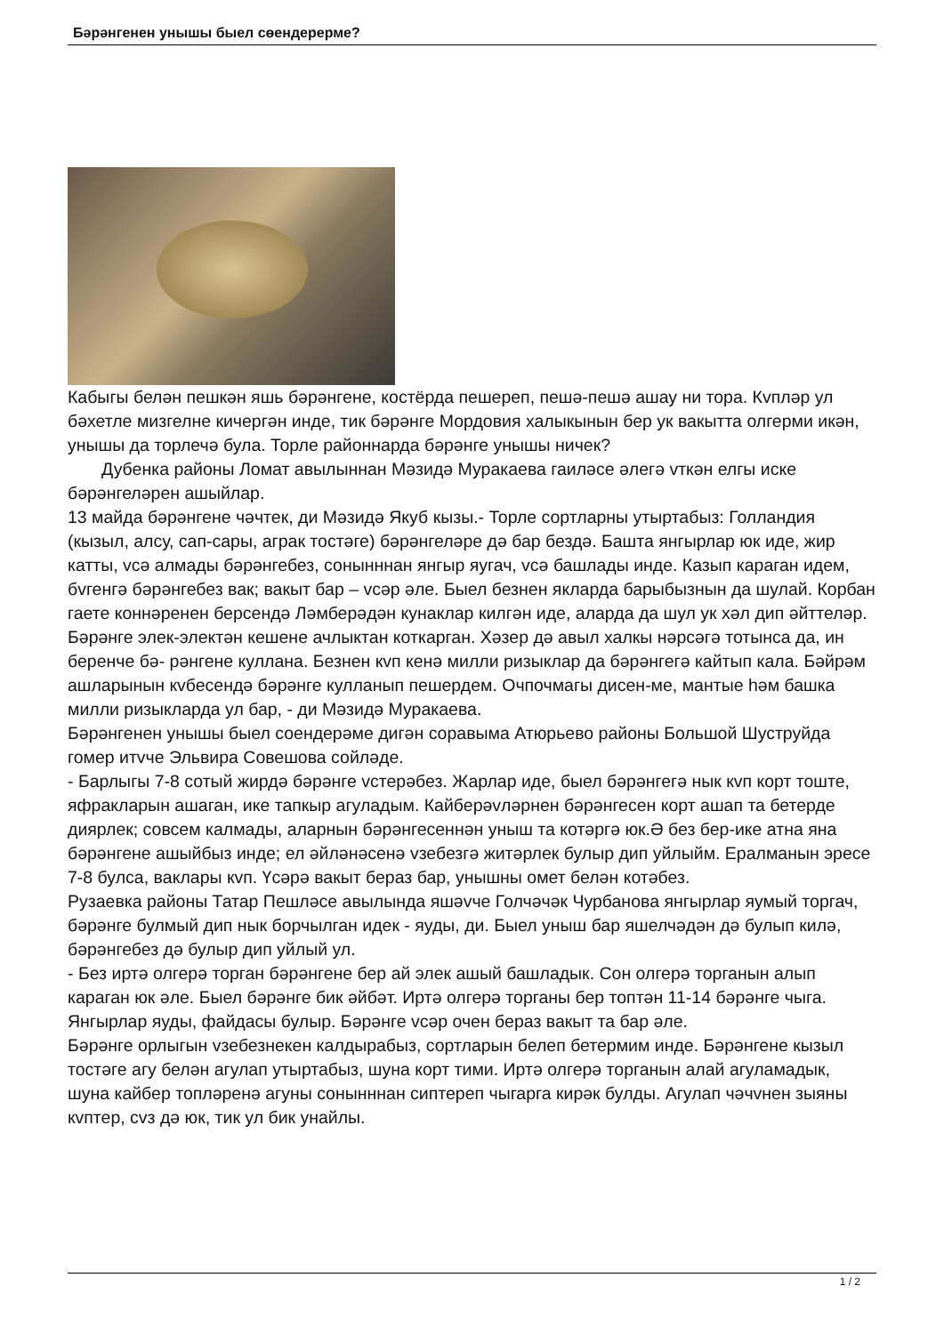Бәрәнгенен унышы быел сөендерерме?
Кабыгы белән пешкән яшь бәрәнгене, костёрда пешереп, пешә-пешә ашау ни тора. Кvпләр ул бәхетле мизгелне кичергән инде, тик бәрәнге Мордовия халыкынын бер ук вакытта олгерми икән, унышы да торлечә була. Торле районнарда бәрәнге унышы ничек?
Дубенка районы Ломат авылыннан Мәзидә Муракаева гаиләсе әлегә vткән елгы иске бәрәнгеләрен ашыйлар.
13 майда бәрәнгене чәчтек, ди Мәзидә Якуб кызы.- Торле сортларны утыртабыз: Голландия (кызыл, алсу, сап-сары, аграк тостәге) бәрәнгеләре дә бар бездә. Башта янгырлар юк иде, жир катты, vсә алмады бәрәнгебез, сонынннан янгыр яугач, vсә башлады инде. Казып караган идем, бvгенгә бәрәнгебез вак; вакыт бар – vсәр әле. Быел безнен якларда барыбызнын да шулай. Корбан гаете коннәренен берсендә Ләмберәдән кунаклар килгән иде, аларда да шул ук хәл дип әйттеләр.
Бәрәнге элек-электән кешене ачлыктан коткарган. Хәзер дә авыл халкы нәрсәгә тотынса да, ин беренче бә- рәнгене куллана. Безнен кvп кенә милли ризыклар да бәрәнгегә кайтып кала. Бәйрәм ашларынын кvбесендә бәрәнге кулланып пешердем. Очпочмагы дисен-ме, мантые һәм башка милли ризыкларда ул бар, - ди Мәзидә Муракаева.
Бәрәнгенен унышы быел соендерәме дигән соравыма Атюрьево районы Большой Шуструйда гомер итvче Эльвира Совешова сойләде.
- Барлыгы 7-8 сотый жирдә бәрәнге vстерәбез. Жарлар иде, быел бәрәнгегә нык кvп корт тоште, яфракларын ашаган, ике тапкыр агуладым. Кайберәvләрнен бәрәнгесен корт ашап та бетерде диярлек; совсем калмады, аларнын бәрәнгесеннән уныш та котәргә юк.Ә без бер-ике атна яна бәрәнгене ашыйбыз инде; ел әйләнәсенә vзебезгә житәрлек булыр дип уйлыйм. Ералманын эресе 7-8 булса, вaклары кvп. Үсәрә вакыт бераз бар, унышны омет белән котәбез.
Рузаевка районы Татар Пешләсе авылында яшәvче Голчәчәк Чурбанова янгырлар яумый торгач, бәрәнге булмый дип нык борчылган идек - яуды, ди. Быел уныш бар яшелчәдән дә булып килә, бәрәнгебез дә булыр дип уйлый ул.
- Без иртә олгерә торган бәрәнгене бер ай элек ашый башладык. Сон олгерә торганын алып караган юк әле. Быел бәрәнге бик әйбәт. Иртә олгерә торганы бер топтән 11-14 бәрәнге чыга. Янгырлар яуды, файдасы булыр. Бәрәнге vсәр очен бераз вакыт та бар әле.
Бәрәнге орлыгын vзебезнекен калдырабыз, сортларын белеп бетермим инде. Бәрәнгене кызыл тостәге агу белән агулап утыртабыз, шуна корт тими. Иртә олгерә торганын алай агуламадык, шуна кайбер топләренә агуны сонынннан сиптереп чыгарга кирәк булды. Агулап чәчvнен зыяны кvптер, сvз дә юк, тик ул бик унайлы.
1 / 2